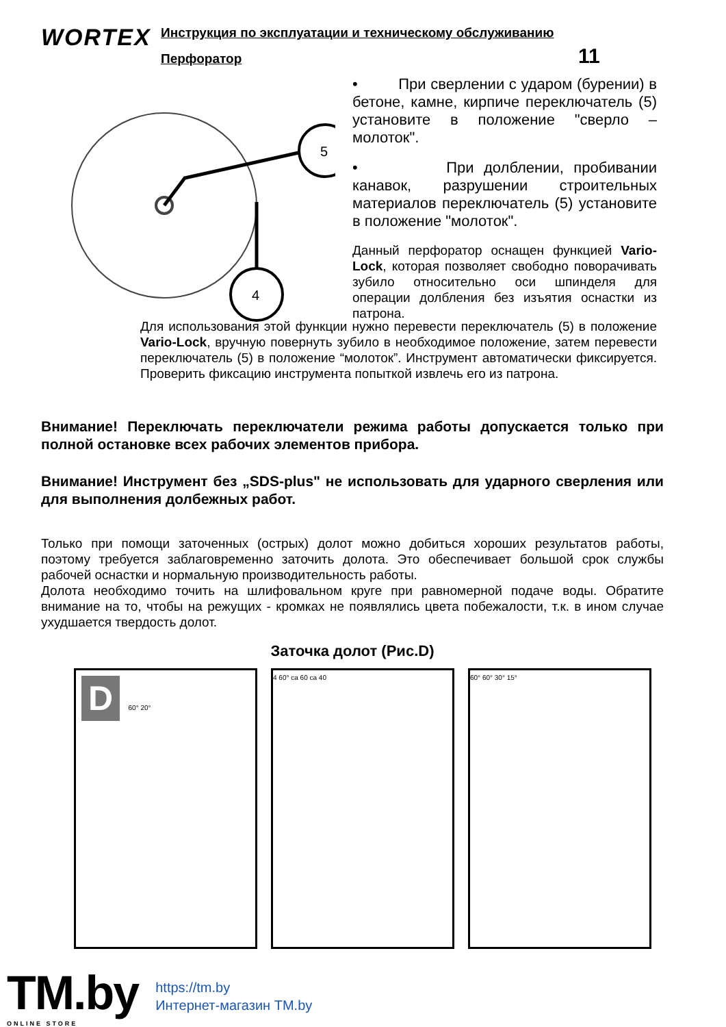WORTEX
Инструкция по эксплуатации и техническому обслуживанию
Перфоратор 11
5
4
• При сверлении с ударом (бурении) в бетоне, камне, кирпиче переключатель (5) установите в положение "сверло – молоток".
• При долблении, пробивании канавок, разрушении строительных материалов переключатель (5) установите в положение "молоток".
Данный перфоратор оснащен функцией Vario-Lock, которая позволяет свободно поворачивать зубило относительно оси шпинделя для операции долбления без изъятия оснастки из патрона.
Для использования этой функции нужно перевести переключатель (5) в положение Vario-Lock, вручную повернуть зубило в необходимое положение, затем перевести переключатель (5) в положение “молоток”. Инструмент автоматически фиксируется. Проверить фиксацию инструмента попыткой извлечь его из патрона.
Внимание! Переключать переключатели режима работы допускается только при полной остановке всех рабочих элементов прибора.
Внимание! Инструмент без „SDS-plus" не использовать для ударного сверления или для выполнения долбежных работ.
Только при помощи заточенных (острых) долот можно добиться хороших результатов работы, поэтому требуется заблаговременно заточить долота. Это обеспечивает большой срок службы рабочей оснастки и нормальную производительность работы.
Долота необходимо точить на шлифовальном круге при равномерной подаче воды. Обратите внимание на то, чтобы на режущих - кромках не появлялись цвета побежалости, т.к. в ином случае ухудшается твердость долот.
Заточка долот (Рис.D)
D 60° 20° 4 60° ca 60 ca 40 60° 60° 30° 15°
TM.by
ONLINE STORE
https://tm.by
Интернет-магазин TM.by